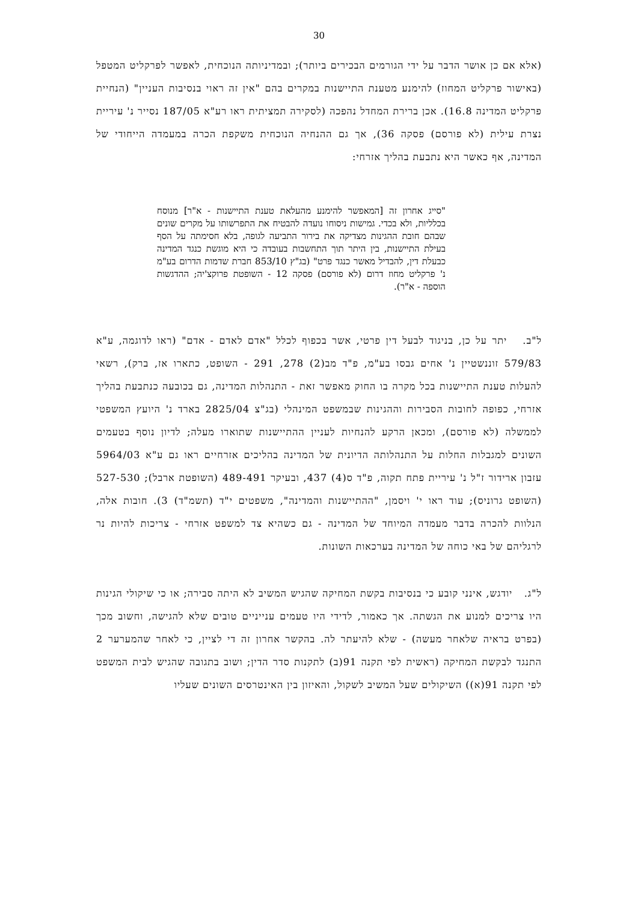30
(אלא אם כן אושר הדבר על ידי הגורמים הבכירים ביותר); ובמדיניותה הנוכחית, לאפשר לפרקליט המטפל (באישור פרקליט המחוז) להימנע מטענת התיישנות במקרים בהם "אין זה ראוי בנסיבות העניין" (הנחיית פרקליט המדינה 16.8). אכן ברירת המחדל נהפכה (לסקירה תמציתית ראו רע"א 187/05 נסייר נ' עיריית נצרת עילית (לא פורסם) פסקה 36), אך גם ההנחיה הנוכחית משקפת הכרה במעמדה הייחודי של המדינה, אף כאשר היא נתבעת בהליך אזרחי:
"סייג אחרון זה [המאפשר להימנע מהעלאת טענת התיישנות - א"ר] מנוסח בכלליות, ולא בכדי. גמישות ניסוחו נועדה להבטיח את התפרשותו על מקרים שונים שבהם חובת ההגינות מצדיקה את בירור התביעה לגופה, בלא חסימתה על הסף בעילת התיישנות, בין היתר תוך התחשבות בעובדה כי היא מוגשת כנגד המדינה כבעלת דין, להבדיל מאשר כנגד פרט" (בג"ץ 853/10 חברת שדמות הדרום בע"מ נ' פרקליט מחוז דרום (לא פורסם) פסקה 12 - השופטת פרוקצ'יה; ההדגשות הוספה - א"ר).
ל"ב. יתר על כן, בניגוד לבעל דין פרטי, אשר בכפוף לכלל "אדם לאדם - אדם" (ראו לדוגמה, ע"א 579/83 זוננשטיין נ' אחים גבסו בע"מ, פ"ד מב(2) 278, 291 - השופט, כתארו אז, ברק), רשאי להעלות טענת התיישנות בכל מקרה בו החוק מאפשר זאת - התנהלות המדינה, גם בכובעה כנתבעת בהליך אזרחי, כפופה לחובות הסבירות וההגינות שבמשפט המינהלי (בג"צ 2825/04 בארד נ' היועץ המשפטי לממשלה (לא פורסם), ומכאן הרקע להנחיות לעניין ההתיישנות שתוארו מעלה; לדיון נוסף בטעמים השונים למגבלות החלות על התנהלותה הדיונית של המדינה בהליכים אזרחיים ראו גם ע"א 5964/03 עזבון ארידור ז"ל נ' עיריית פתח תקוה, פ"ד ס(4) 437, ובעיקר 489-491 (השופטת ארבל); 527-530 (השופט גרוניס); עוד ראו י' ויסמן, "ההתיישנות והמדינה", משפטים י"ד (תשמ"ד) 3). חובות אלה, הנלוות להכרה בדבר מעמדה המיוחד של המדינה - גם כשהיא צד למשפט אזרחי - צריכות להיות נר לרגליהם של באי כוחה של המדינה בערכאות השונות.
ל"ג. יודגש, אינני קובע כי בנסיבות בקשת המחיקה שהגיש המשיב לא היתה סבירה; או כי שיקולי הגינות היו צריכים למנוע את הגשתה. אך כאמור, לדידי היו טעמים ענייניים טובים שלא להגישה, וחשוב מכך (בפרט בראיה שלאחר מעשה) - שלא להיעתר לה. בהקשר אחרון זה די לציין, כי לאחר שהמערער 2 התנגד לבקשת המחיקה (ראשית לפי תקנה 91(ב) לתקנות סדר הדין; ושוב בתגובה שהגיש לבית המשפט לפי תקנה 91(א)) השיקולים שעל המשיב לשקול, והאיזון בין האינטרסים השונים שעליו